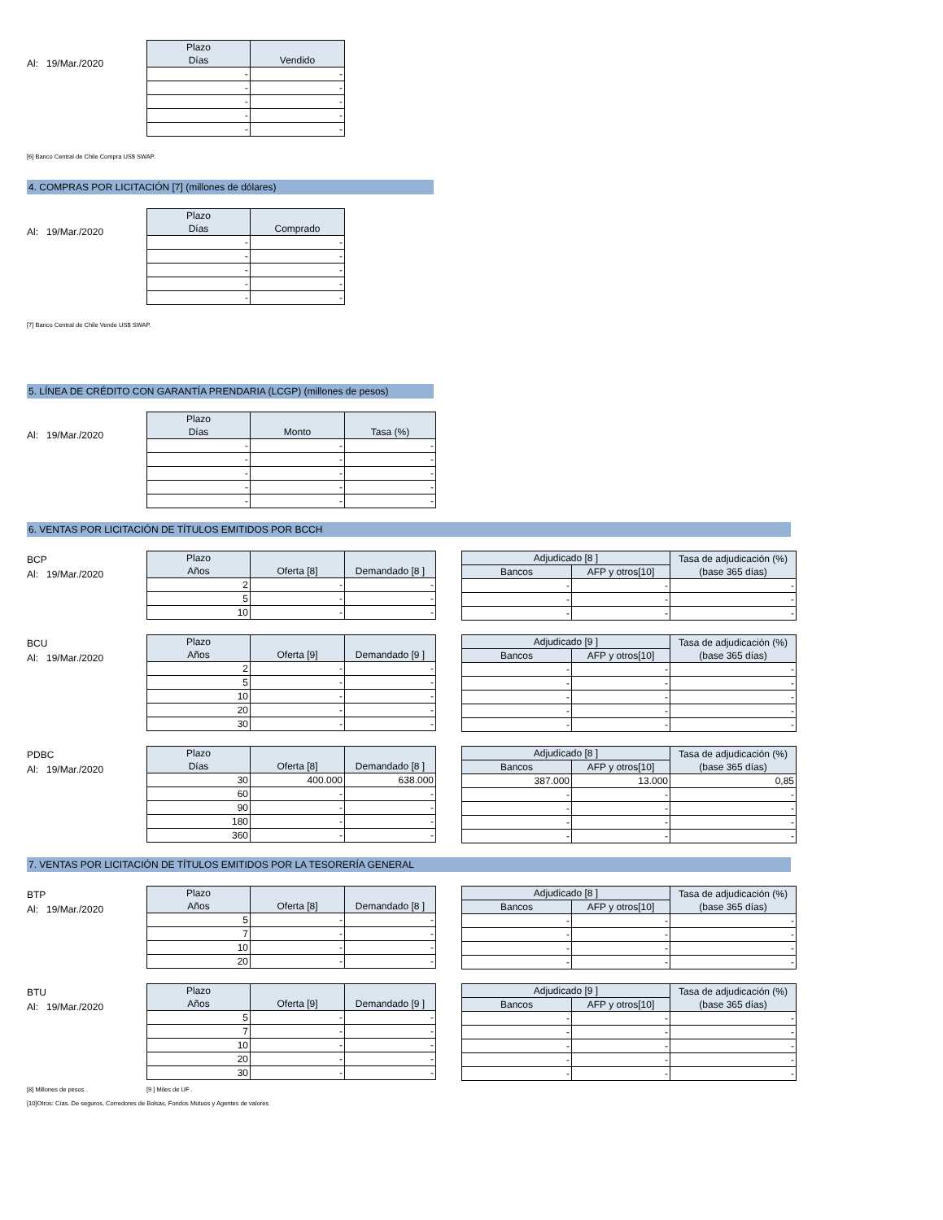Al: 19/Mar./2020
| Plazo Días | Vendido |
| --- | --- |
| - | - |
| - | - |
| - | - |
| - | - |
| - | - |
[6] Banco Central de Chile Compra US$ SWAP.
4. COMPRAS POR LICITACIÓN [7] (millones de dólares)
Al: 19/Mar./2020
| Plazo Días | Comprado |
| --- | --- |
| - | - |
| - | - |
| - | - |
| - | - |
| - | - |
[7] Banco Central de Chile Vende US$ SWAP.
5. LÍNEA DE CRÉDITO CON GARANTÍA PRENDARIA (LCGP) (millones de pesos)
Al: 19/Mar./2020
| Plazo Días | Monto | Tasa (%) |
| --- | --- | --- |
| - | - | - |
| - | - | - |
| - | - | - |
| - | - | - |
| - | - | - |
6. VENTAS POR LICITACIÓN DE TÍTULOS EMITIDOS POR BCCH
BCP
Al: 19/Mar./2020
| Plazo Años | Oferta [8] | Demandado [8 ] |
| --- | --- | --- |
| 2 | - | - |
| 5 | - | - |
| 10 | - | - |
| Adjudicado [8 ] | | Tasa de adjudicación (%) (base 365 días) |
| --- | --- | --- |
| Bancos | AFP y otros[10] | |
| - | - | - |
| - | - | - |
| - | - | - |
BCU
Al: 19/Mar./2020
| Plazo Años | Oferta [9] | Demandado [9 ] |
| --- | --- | --- |
| 2 | - | - |
| 5 | - | - |
| 10 | - | - |
| 20 | - | - |
| 30 | - | - |
| Adjudicado [9 ] | | Tasa de adjudicación (%) (base 365 días) |
| --- | --- | --- |
| Bancos | AFP y otros[10] | |
| - | - | - |
| - | - | - |
| - | - | - |
| - | - | - |
| - | - | - |
PDBC
Al: 19/Mar./2020
| Plazo Días | Oferta [8] | Demandado [8 ] |
| --- | --- | --- |
| 30 | 400.000 | 638.000 |
| 60 | - | - |
| 90 | - | - |
| 180 | - | - |
| 360 | - | - |
| Adjudicado [8 ] | | Tasa de adjudicación (%) (base 365 días) |
| --- | --- | --- |
| Bancos | AFP y otros[10] | |
| 387.000 | 13.000 | 0,85 |
| - | - | - |
| - | - | - |
| - | - | - |
| - | - | - |
7. VENTAS POR LICITACIÓN DE TÍTULOS EMITIDOS POR LA TESORERÍA GENERAL
BTP
Al: 19/Mar./2020
| Plazo Años | Oferta [8] | Demandado [8 ] |
| --- | --- | --- |
| 5 | - | - |
| 7 | - | - |
| 10 | - | - |
| 20 | - | - |
| Adjudicado [8 ] | | Tasa de adjudicación (%) (base 365 días) |
| --- | --- | --- |
| Bancos | AFP y otros[10] | |
| - | - | - |
| - | - | - |
| - | - | - |
| - | - | - |
BTU
Al: 19/Mar./2020
| Plazo Años | Oferta [9] | Demandado [9 ] |
| --- | --- | --- |
| 5 | - | - |
| 7 | - | - |
| 10 | - | - |
| 20 | - | - |
| 30 | - | - |
| Adjudicado [9 ] | | Tasa de adjudicación (%) (base 365 días) |
| --- | --- | --- |
| Bancos | AFP y otros[10] | |
| - | - | - |
| - | - | - |
| - | - | - |
| - | - | - |
| - | - | - |
[8] Millones de pesos . [9 ] Miles de UF .
[10]Otros: Cías. De seguros, Corredores de Bolsas, Fondos Mutuos y Agentes de valores